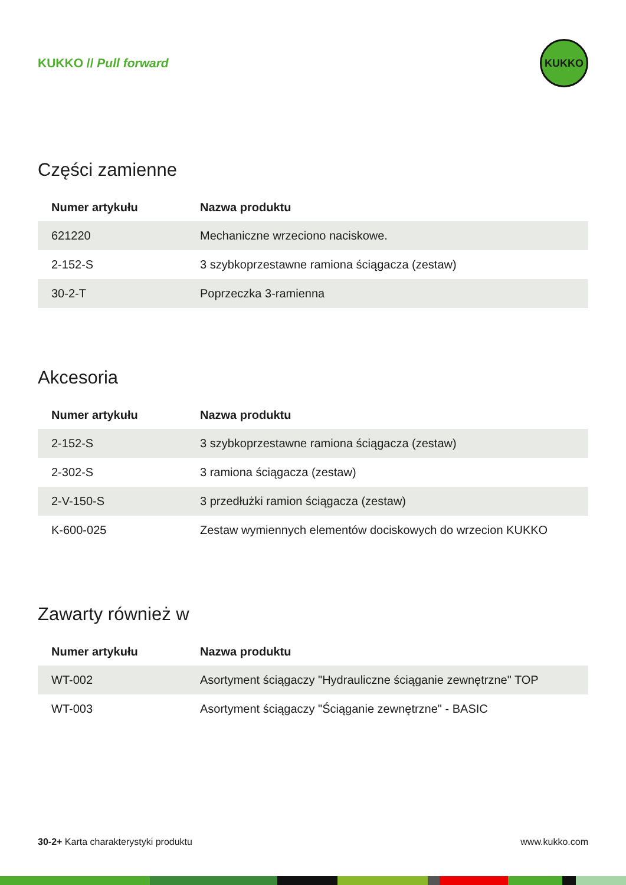KUKKO // Pull forward
KUKKO
Części zamienne
| Numer artykułu | Nazwa produktu |
| --- | --- |
| 621220 | Mechaniczne wrzeciono naciskowe. |
| 2-152-S | 3 szybkoprzestawne ramiona ściągacza (zestaw) |
| 30-2-T | Poprzeczka 3-ramienna |
Akcesoria
| Numer artykułu | Nazwa produktu |
| --- | --- |
| 2-152-S | 3 szybkoprzestawne ramiona ściągacza (zestaw) |
| 2-302-S | 3 ramiona ściągacza (zestaw) |
| 2-V-150-S | 3 przedłużki ramion ściągacza (zestaw) |
| K-600-025 | Zestaw wymiennych elementów dociskowych do wrzecion KUKKO |
Zawarty również w
| Numer artykułu | Nazwa produktu |
| --- | --- |
| WT-002 | Asortyment ściągaczy "Hydrauliczne ściąganie zewnętrzne" TOP |
| WT-003 | Asortyment ściągaczy "Ściąganie zewnętrzne" - BASIC |
30-2+ Karta charakterystyki produktu
www.kukko.com